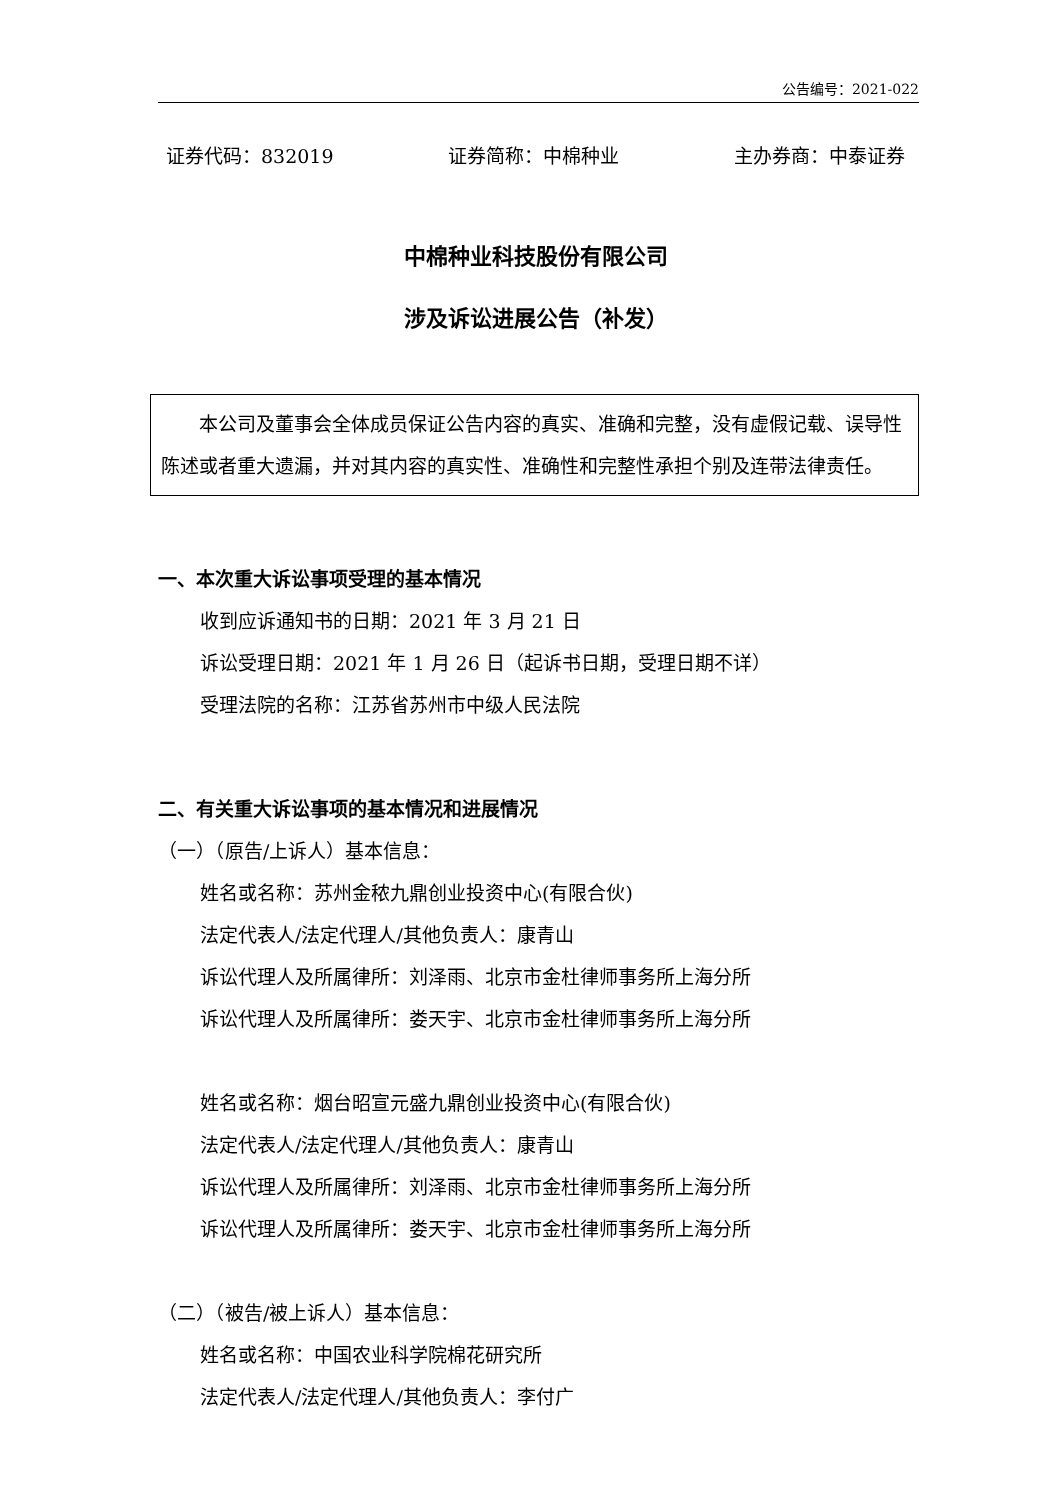公告编号：2021-022
证券代码：832019 证券简称：中棉种业 主办券商：中泰证券
中棉种业科技股份有限公司
涉及诉讼进展公告（补发）
本公司及董事会全体成员保证公告内容的真实、准确和完整，没有虚假记载、误导性陈述或者重大遗漏，并对其内容的真实性、准确性和完整性承担个别及连带法律责任。
一、本次重大诉讼事项受理的基本情况
收到应诉通知书的日期：2021 年 3 月 21 日
诉讼受理日期：2021 年 1 月 26 日（起诉书日期，受理日期不详）
受理法院的名称：江苏省苏州市中级人民法院
二、有关重大诉讼事项的基本情况和进展情况
（一）（原告/上诉人）基本信息：
姓名或名称：苏州金秾九鼎创业投资中心(有限合伙)
法定代表人/法定代理人/其他负责人：康青山
诉讼代理人及所属律所：刘泽雨、北京市金杜律师事务所上海分所
诉讼代理人及所属律所：娄天宇、北京市金杜律师事务所上海分所
姓名或名称：烟台昭宣元盛九鼎创业投资中心(有限合伙)
法定代表人/法定代理人/其他负责人：康青山
诉讼代理人及所属律所：刘泽雨、北京市金杜律师事务所上海分所
诉讼代理人及所属律所：娄天宇、北京市金杜律师事务所上海分所
（二）（被告/被上诉人）基本信息：
姓名或名称：中国农业科学院棉花研究所
法定代表人/法定代理人/其他负责人：李付广